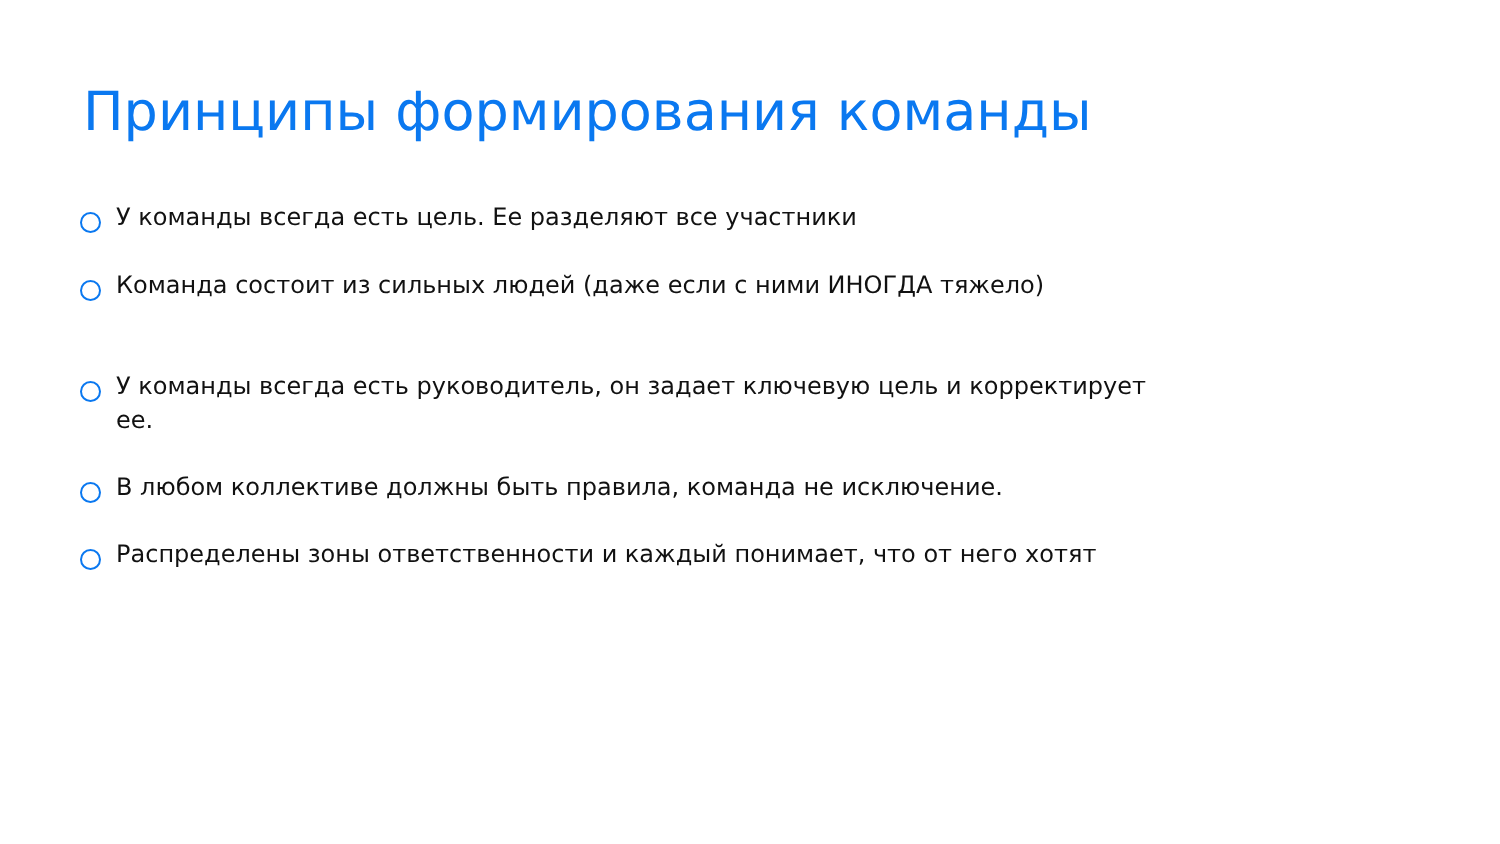Принципы формирования команды
У команды всегда есть цель. Ее разделяют все участники
Команда состоит из сильных людей (даже если с ними ИНОГДА тяжело)
У команды всегда есть руководитель, он задает ключевую цель и корректирует ее.
В любом коллективе должны быть правила, команда не исключение.
Распределены зоны ответственности и каждый понимает, что от него хотят